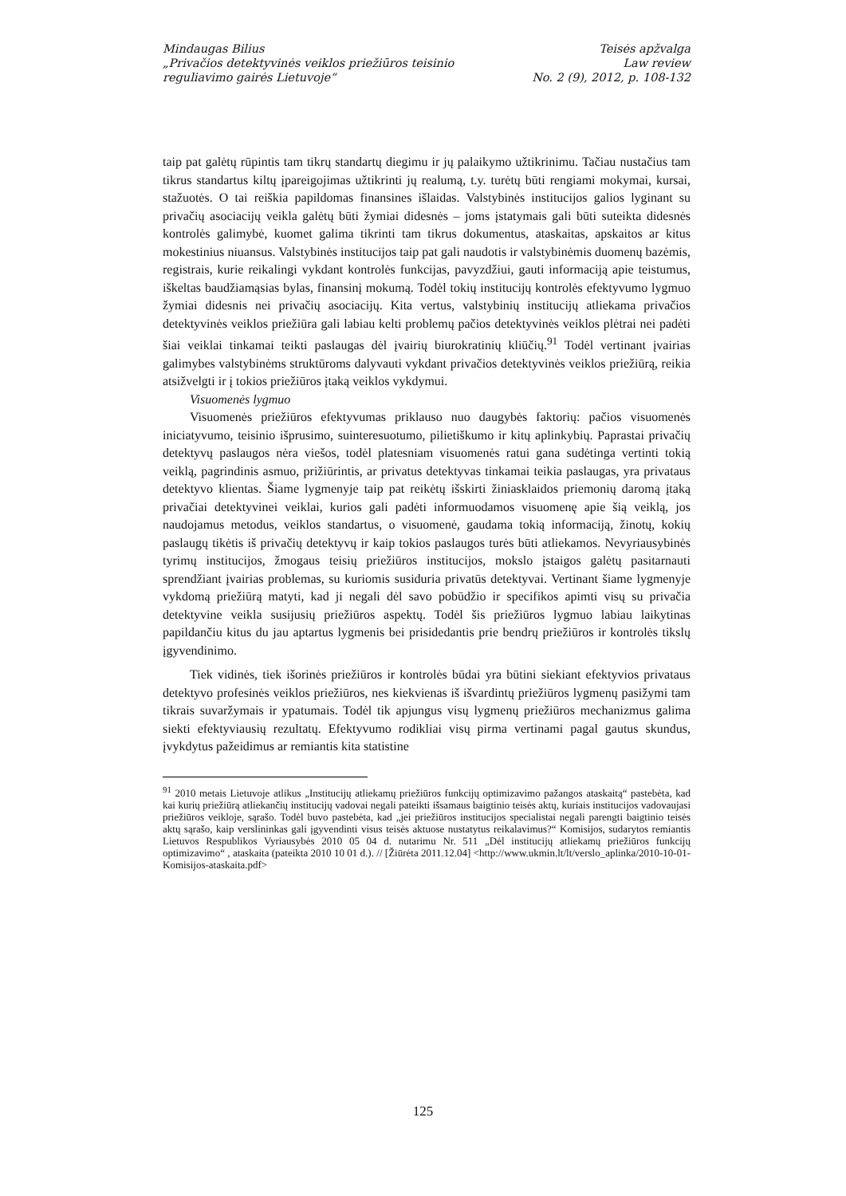Mindaugas Bilius
„Privačios detektyvinės veiklos priežiūros teisinio
reguliavimo gairės Lietuvoje“
Teisės apžvalga
Law review
No. 2 (9), 2012, p. 108-132
taip pat galėtų rūpintis tam tikrų standartų diegimu ir jų palaikymo užtikrinimu. Tačiau nustačius tam tikrus standartus kiltų įpareigojimas užtikrinti jų realumą, t.y. turėtų būti rengiami mokymai, kursai, stažuotės. O tai reiškia papildomas finansines išlaidas. Valstybinės institucijos galios lyginant su privačių asociacijų veikla galėtų būti žymiai didesnės – joms įstatymais gali būti suteikta didesnės kontrolės galimybė, kuomet galima tikrinti tam tikrus dokumentus, ataskaitas, apskaitos ar kitus mokestinius niuansus. Valstybinės institucijos taip pat gali naudotis ir valstybinėmis duomenų bazėmis, registrais, kurie reikalingi vykdant kontrolės funkcijas, pavyzdžiui, gauti informaciją apie teistumus, iškeltas baudžiamąsias bylas, finansinį mokumą. Todėl tokių institucijų kontrolės efektyvumo lygmuo žymiai didesnis nei privačių asociacijų. Kita vertus, valstybinių institucijų atliekama privačios detektyvinės veiklos priežiūra gali labiau kelti problemų pačios detektyvinės veiklos plėtrai nei padėti šiai veiklai tinkamai teikti paslaugas dėl įvairių biurokratinių kliūčių.<sup>91</sup> Todėl vertinant įvairias galimybes valstybinėms struktūroms dalyvauti vykdant privačios detektyvinės veiklos priežiūrą, reikia atsižvelgti ir į tokios priežiūros įtaką veiklos vykdymui.
Visuomenės lygmuo
Visuomenės priežiūros efektyvumas priklauso nuo daugybės faktorių: pačios visuomenės iniciatyvumo, teisinio išprusimo, suinteresuotumo, pilietiškumo ir kitų aplinkybių. Paprastai privačių detektyvų paslaugos nėra viešos, todėl platesniam visuomenės ratui gana sudėtinga vertinti tokią veiklą, pagrindinis asmuo, prižiūrintis, ar privatus detektyvas tinkamai teikia paslaugas, yra privataus detektyvo klientas. Šiame lygmenyje taip pat reikėtų išskirti žiniasklaidos priemonių daromą įtaką privačiai detektyvinei veiklai, kurios gali padėti informuodamos visuomenę apie šią veiklą, jos naudojamus metodus, veiklos standartus, o visuomenė, gaudama tokią informaciją, žinotų, kokių paslaugų tikėtis iš privačių detektyvų ir kaip tokios paslaugos turės būti atliekamos. Nevyriausybinės tyrimų institucijos, žmogaus teisių priežiūros institucijos, mokslo įstaigos galėtų pasitarnauti sprendžiant įvairias problemas, su kuriomis susiduria privatūs detektyvai. Vertinant šiame lygmenyje vykdomą priežiūrą matyti, kad ji negali dėl savo pobūdžio ir specifikos apimti visų su privačia detektyvine veikla susijusių priežiūros aspektų. Todėl šis priežiūros lygmuo labiau laikytinas papildančiu kitus du jau aptartus lygmenis bei prisidedantis prie bendrų priežiūros ir kontrolės tikslų įgyvendinimo.
Tiek vidinės, tiek išorinės priežiūros ir kontrolės būdai yra būtini siekiant efektyvios privataus detektyvo profesinės veiklos priežiūros, nes kiekvienas iš išvardintų priežiūros lygmenų pasižymi tam tikrais suvaržymais ir ypatumais. Todėl tik apjungus visų lygmenų priežiūros mechanizmus galima siekti efektyviausių rezultatų. Efektyvumo rodikliai visų pirma vertinami pagal gautus skundus, įvykdytus pažeidimus ar remiantis kita statistine
<sup>91</sup> 2010 metais Lietuvoje atlikus „Institucijų atliekamų priežiūros funkcijų optimizavimo pažangos ataskaitą“ pastebėta, kad kai kurių priežiūrą atliekančių institucijų vadovai negali pateikti išsamaus baigtinio teisės aktų, kuriais institucijos vadovaujasi priežiūros veikloje, sąrašo. Todėl buvo pastebėta, kad „jei priežiūros institucijos specialistai negali parengti baigtinio teisės aktų sąrašo, kaip verslininkas gali įgyvendinti visus teisės aktuose nustatytus reikalavimus?“ Komisijos, sudarytos remiantis Lietuvos Respublikos Vyriausybės 2010 05 04 d. nutarimu Nr. 511 „Dėl institucijų atliekamų priežiūros funkcijų optimizavimo“ , ataskaita (pateikta 2010 10 01 d.). // [Žiūrėta 2011.12.04] <http://www.ukmin.lt/lt/verslo_aplinka/2010-10-01-Komisijos-ataskaita.pdf>
125